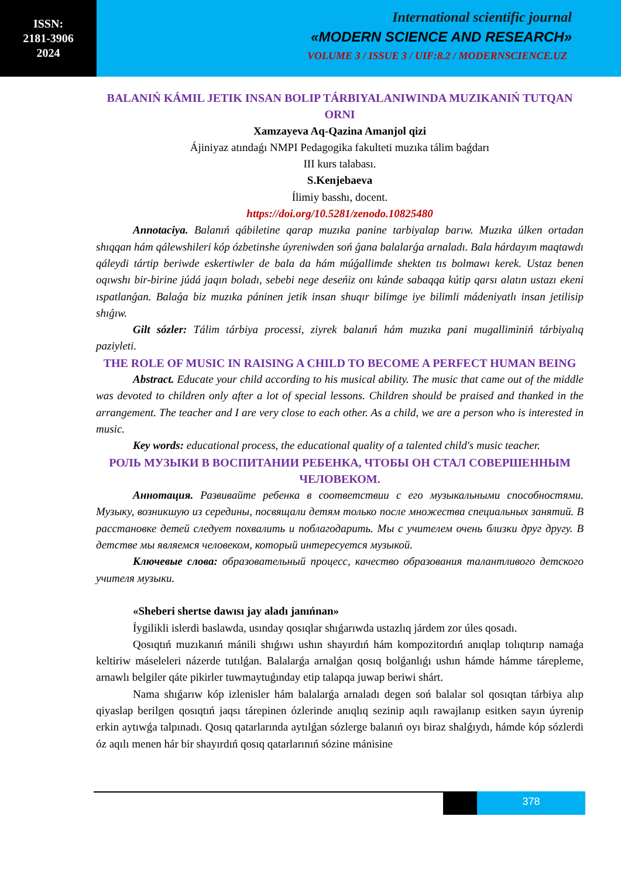ISSN:
2181-3906
2024
International scientific journal
«MODERN SCIENCE AND RESEARCH»
VOLUME 3 / ISSUE 3 / UIF:8.2 / MODERNSCIENCE.UZ
BALANIŃ KÁMIL JETIK INSAN BOLIP TÁRBIYALANIWINDA MUZIKANIŃ TUTQAN ORNI
Xamzayeva Aq-Qazina Amanjol qizi
Ájiniyaz atındaǵı NMPI Pedagogika fakulteti muzıka tálim baǵdarı
III kurs talabası.
S.Kenjebaeva
Ílimiy basshı, docent.
https://doi.org/10.5281/zenodo.10825480
Annotaciya. Balanıń qábiletine qarap muzıka panine tarbiyalap barıw. Muzıka úlken ortadan shıqqan hám qálewshileri kóp ózbetinshe úyreniwden soń ǵana balalarǵa arnaladı. Bala hárdayım maqtawdı qáleydi tártip beriwde eskertiwler de bala da hám múǵallimde shekten tıs bolmawı kerek. Ustaz benen oqıwshı bir-birine júdá jaqın boladı, sebebi nege deseńiz onı kúnde sabaqqa kútip qarsı alatın ustazı ekeni ıspatlanǵan. Balaǵa biz muzıka páninen jetik insan shuqır bilimge iye bilimli mádeniyatlı insan jetilisip shıǵıw.
Gilt sózler: Tálim tárbiya processi, ziyrek balanıń hám muzıka pani mugalliminiń tárbiyalıq paziyleti.
THE ROLE OF MUSIC IN RAISING A CHILD TO BECOME A PERFECT HUMAN BEING
Abstract. Educate your child according to his musical ability. The music that came out of the middle was devoted to children only after a lot of special lessons. Children should be praised and thanked in the arrangement. The teacher and I are very close to each other. As a child, we are a person who is interested in music.
Key words: educational process, the educational quality of a talented child's music teacher.
РОЛЬ МУЗЫКИ В ВОСПИТАНИИ РЕБЕНКА, ЧТОБЫ ОН СТАЛ СОВЕРШЕННЫМ ЧЕЛОВЕКОМ.
Аннотация. Развивайте ребенка в соответствии с его музыкальными способностями. Музыку, возникшую из середины, посвящали детям только после множества специальных занятий. В расстановке детей следует похвалить и поблагодарить. Мы с учителем очень близки друг другу. В детстве мы являемся человеком, который интересуется музыкой.
Ключевые слова: образовательный процесс, качество образования талантливого детского учителя музыки.
«Sheberi shertse dawısı jay aladı janıńnan»
Íygilikli islerdi baslawda, usınday qosıqlar shıǵarıwda ustazlıq járdem zor úles qosadı.
Qosıqtıń muzıkanıń mánili shıǵıwı ushın shayırdıń hám kompozitordıń anıqlap tolıqtırıp namaǵa keltiriw máseleleri názerde tutılǵan. Balalarǵa arnalǵan qosıq bolǵanlıǵı ushın hámde hámme tárepleme, arnawlı belgiler qáte pikirler tuwmaytuǵınday etip talapqa juwap beriwi shárt.
Nama shıǵarıw kóp izlenisler hám balalarǵa arnaladı degen soń balalar sol qosıqtan tárbiya alıp qiyaslap berilgen qosıqtıń jaqsı tárepinen ózlerinde anıqlıq sezinip aqılı rawajlanıp esitken sayın úyrenip erkin aytıwǵa talpınadı. Qosıq qatarlarında aytılǵan sózlerge balanıń oyı biraz shalǵıydı, hámde kóp sózlerdi óz aqılı menen hár bir shayırdıń qosıq qatarlarınıń sózine mánisine
378